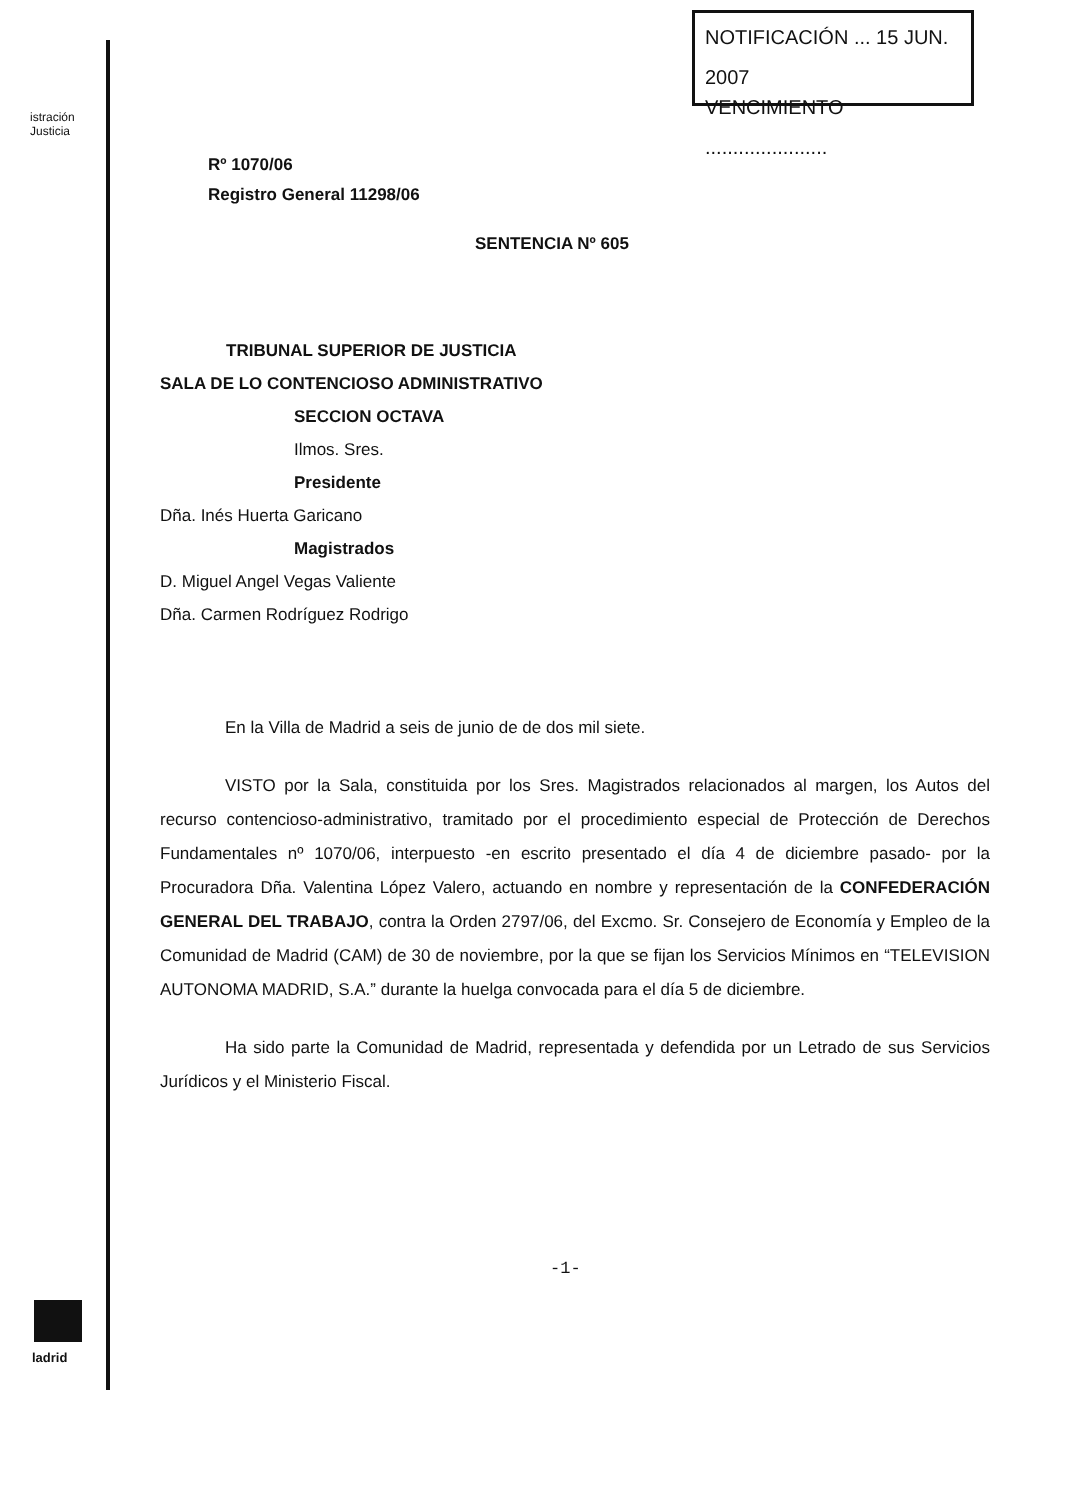istración
Justicia
ladrid
NOTIFICACIÓN ... 15 JUN. 2007
VENCIMIENTO ......................
Rº 1070/06
Registro General 11298/06
SENTENCIA Nº 605
TRIBUNAL SUPERIOR DE JUSTICIA
SALA DE LO CONTENCIOSO ADMINISTRATIVO
SECCION OCTAVA
Ilmos. Sres.
Presidente
Dña. Inés Huerta Garicano
Magistrados
D. Miguel Angel Vegas Valiente
Dña. Carmen Rodríguez Rodrigo
En la Villa de Madrid a seis de junio de de dos mil siete.
VISTO por la Sala, constituida por los Sres. Magistrados relacionados al margen, los Autos del recurso contencioso-administrativo, tramitado por el procedimiento especial de Protección de Derechos Fundamentales nº 1070/06, interpuesto -en escrito presentado el día 4 de diciembre pasado- por la Procuradora Dña. Valentina López Valero, actuando en nombre y representación de la CONFEDERACIÓN GENERAL DEL TRABAJO, contra la Orden 2797/06, del Excmo. Sr. Consejero de Economía y Empleo de la Comunidad de Madrid (CAM) de 30 de noviembre, por la que se fijan los Servicios Mínimos en “TELEVISION AUTONOMA MADRID, S.A.” durante la huelga convocada para el día 5 de diciembre.
Ha sido parte la Comunidad de Madrid, representada y defendida por un Letrado de sus Servicios Jurídicos y el Ministerio Fiscal.
-1-